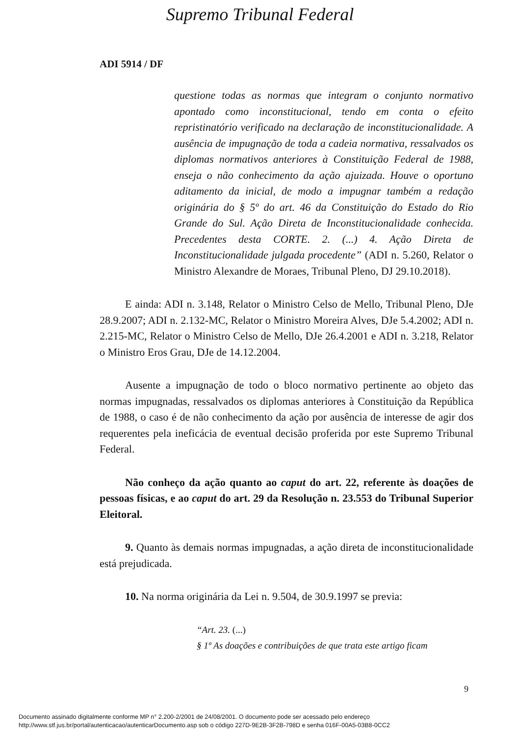Supremo Tribunal Federal
ADI 5914 / DF
questione todas as normas que integram o conjunto normativo apontado como inconstitucional, tendo em conta o efeito repristinatório verificado na declaração de inconstitucionalidade. A ausência de impugnação de toda a cadeia normativa, ressalvados os diplomas normativos anteriores à Constituição Federal de 1988, enseja o não conhecimento da ação ajuizada. Houve o oportuno aditamento da inicial, de modo a impugnar também a redação originária do § 5º do art. 46 da Constituição do Estado do Rio Grande do Sul. Ação Direta de Inconstitucionalidade conhecida. Precedentes desta CORTE. 2. (...) 4. Ação Direta de Inconstitucionalidade julgada procedente” (ADI n. 5.260, Relator o Ministro Alexandre de Moraes, Tribunal Pleno, DJ 29.10.2018).
E ainda: ADI n. 3.148, Relator o Ministro Celso de Mello, Tribunal Pleno, DJe 28.9.2007; ADI n. 2.132-MC, Relator o Ministro Moreira Alves, DJe 5.4.2002; ADI n. 2.215-MC, Relator o Ministro Celso de Mello, DJe 26.4.2001 e ADI n. 3.218, Relator o Ministro Eros Grau, DJe de 14.12.2004.
Ausente a impugnação de todo o bloco normativo pertinente ao objeto das normas impugnadas, ressalvados os diplomas anteriores à Constituição da República de 1988, o caso é de não conhecimento da ação por ausência de interesse de agir dos requerentes pela ineficácia de eventual decisão proferida por este Supremo Tribunal Federal.
Não conheço da ação quanto ao caput do art. 22, referente às doações de pessoas físicas, e ao caput do art. 29 da Resolução n. 23.553 do Tribunal Superior Eleitoral.
9. Quanto às demais normas impugnadas, a ação direta de inconstitucionalidade está prejudicada.
10. Na norma originária da Lei n. 9.504, de 30.9.1997 se previa:
“Art. 23. (...)
§ 1º As doações e contribuições de que trata este artigo ficam
9
Documento assinado digitalmente conforme MP n° 2.200-2/2001 de 24/08/2001. O documento pode ser acessado pelo endereço
http://www.stf.jus.br/portal/autenticacao/autenticarDocumento.asp sob o código 227D-9E2B-3F2B-798D e senha 016F-00A5-03B8-0CC2